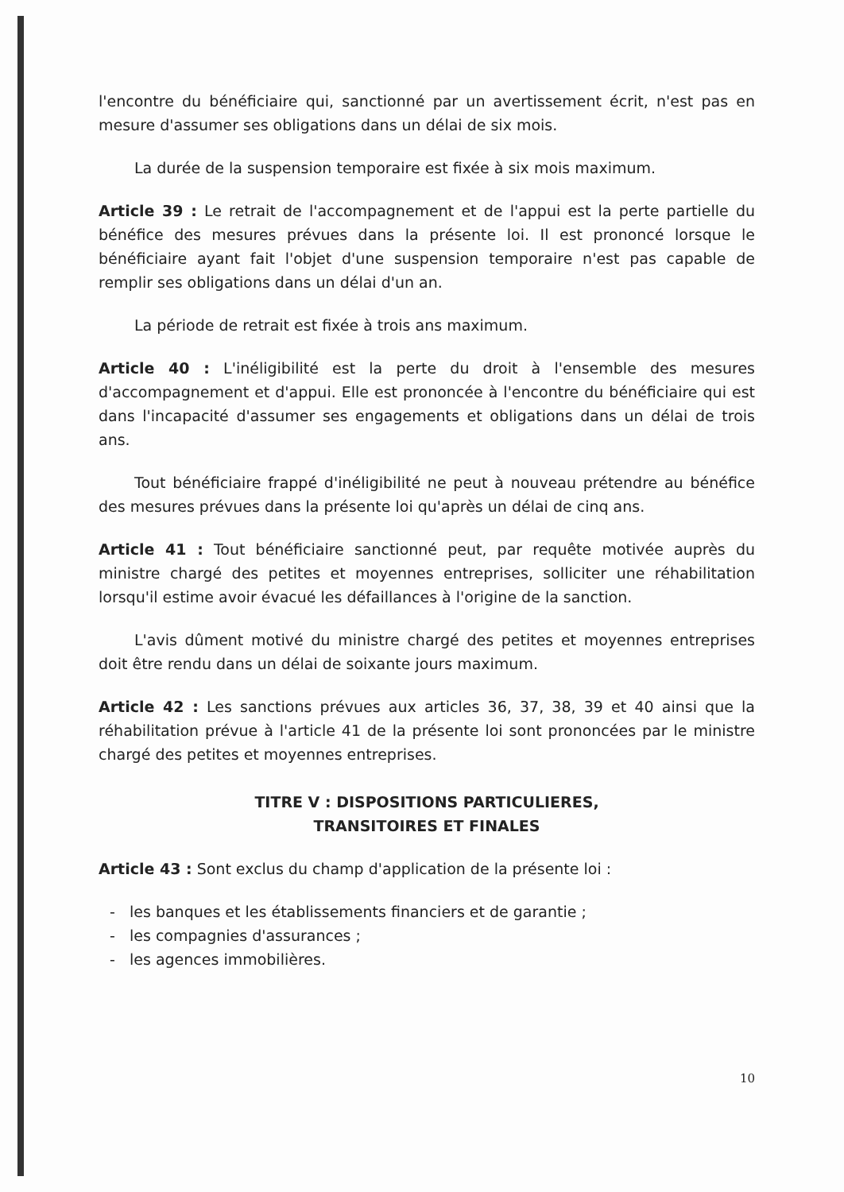l'encontre du bénéficiaire qui, sanctionné par un avertissement écrit, n'est pas en mesure d'assumer ses obligations dans un délai de six mois.
La durée de la suspension temporaire est fixée à six mois maximum.
Article 39 : Le retrait de l'accompagnement et de l'appui est la perte partielle du bénéfice des mesures prévues dans la présente loi. Il est prononcé lorsque le bénéficiaire ayant fait l'objet d'une suspension temporaire n'est pas capable de remplir ses obligations dans un délai d'un an.
La période de retrait est fixée à trois ans maximum.
Article 40 : L'inéligibilité est la perte du droit à l'ensemble des mesures d'accompagnement et d'appui. Elle est prononcée à l'encontre du bénéficiaire qui est dans l'incapacité d'assumer ses engagements et obligations dans un délai de trois ans.
Tout bénéficiaire frappé d'inéligibilité ne peut à nouveau prétendre au bénéfice des mesures prévues dans la présente loi qu'après un délai de cinq ans.
Article 41 : Tout bénéficiaire sanctionné peut, par requête motivée auprès du ministre chargé des petites et moyennes entreprises, solliciter une réhabilitation lorsqu'il estime avoir évacué les défaillances à l'origine de la sanction.
L'avis dûment motivé du ministre chargé des petites et moyennes entreprises doit être rendu dans un délai de soixante jours maximum.
Article 42 : Les sanctions prévues aux articles 36, 37, 38, 39 et 40 ainsi que la réhabilitation prévue à l'article 41 de la présente loi sont prononcées par le ministre chargé des petites et moyennes entreprises.
TITRE V : DISPOSITIONS PARTICULIERES,
TRANSITOIRES ET FINALES
Article 43 : Sont exclus du champ d'application de la présente loi :
- les banques et les établissements financiers et de garantie ;
- les compagnies d'assurances ;
- les agences immobilières.
10